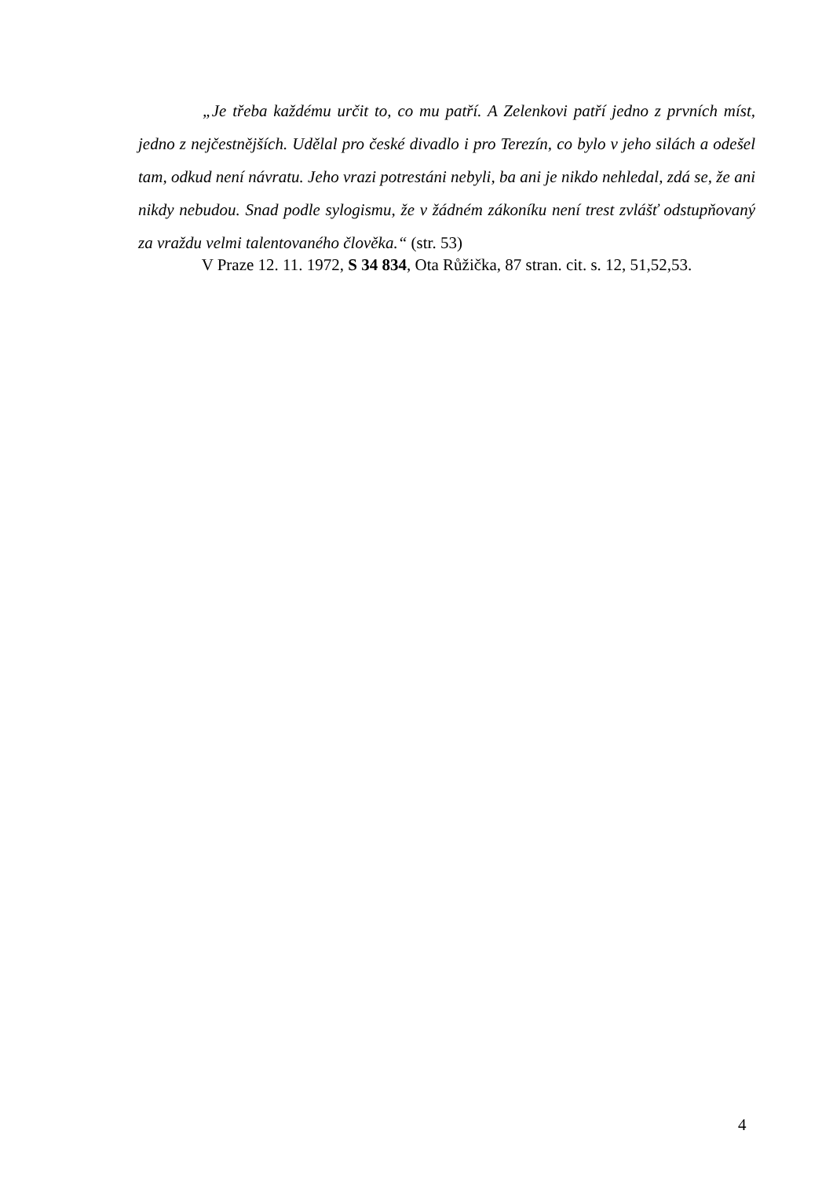„Je třeba každému určit to, co mu patří. A Zelenkovi patří jedno z prvních míst, jedno z nejčestnějších. Udělal pro české divadlo i pro Terezín, co bylo v jeho silách a odešel tam, odkud není návratu. Jeho vrazi potrestáni nebyli, ba ani je nikdo nehledal, zdá se, že ani nikdy nebudou. Snad podle sylogismu, že v žádném zákoníku není trest zvlášť odstupňovaný za vraždu velmi talentovaného člověka.“ (str. 53)
V Praze 12. 11. 1972, S 34 834, Ota Růžička, 87 stran. cit. s. 12, 51,52,53.
4